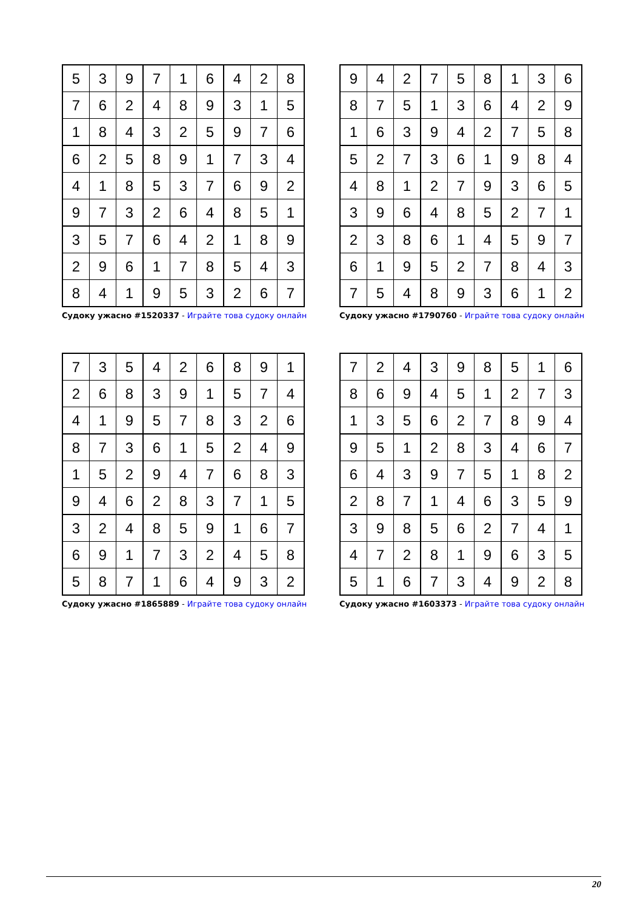| 5 | 3 | 9 | 7 | 1 | 6 | 4 | 2 | 8 |
| 7 | 6 | 2 | 4 | 8 | 9 | 3 | 1 | 5 |
| 1 | 8 | 4 | 3 | 2 | 5 | 9 | 7 | 6 |
| 6 | 2 | 5 | 8 | 9 | 1 | 7 | 3 | 4 |
| 4 | 1 | 8 | 5 | 3 | 7 | 6 | 9 | 2 |
| 9 | 7 | 3 | 2 | 6 | 4 | 8 | 5 | 1 |
| 3 | 5 | 7 | 6 | 4 | 2 | 1 | 8 | 9 |
| 2 | 9 | 6 | 1 | 7 | 8 | 5 | 4 | 3 |
| 8 | 4 | 1 | 9 | 5 | 3 | 2 | 6 | 7 |
Судоку ужасно #1520337 - Играйте това судоку онлайн
| 9 | 4 | 2 | 7 | 5 | 8 | 1 | 3 | 6 |
| 8 | 7 | 5 | 1 | 3 | 6 | 4 | 2 | 9 |
| 1 | 6 | 3 | 9 | 4 | 2 | 7 | 5 | 8 |
| 5 | 2 | 7 | 3 | 6 | 1 | 9 | 8 | 4 |
| 4 | 8 | 1 | 2 | 7 | 9 | 3 | 6 | 5 |
| 3 | 9 | 6 | 4 | 8 | 5 | 2 | 7 | 1 |
| 2 | 3 | 8 | 6 | 1 | 4 | 5 | 9 | 7 |
| 6 | 1 | 9 | 5 | 2 | 7 | 8 | 4 | 3 |
| 7 | 5 | 4 | 8 | 9 | 3 | 6 | 1 | 2 |
Судоку ужасно #1790760 - Играйте това судоку онлайн
| 7 | 3 | 5 | 4 | 2 | 6 | 8 | 9 | 1 |
| 2 | 6 | 8 | 3 | 9 | 1 | 5 | 7 | 4 |
| 4 | 1 | 9 | 5 | 7 | 8 | 3 | 2 | 6 |
| 8 | 7 | 3 | 6 | 1 | 5 | 2 | 4 | 9 |
| 1 | 5 | 2 | 9 | 4 | 7 | 6 | 8 | 3 |
| 9 | 4 | 6 | 2 | 8 | 3 | 7 | 1 | 5 |
| 3 | 2 | 4 | 8 | 5 | 9 | 1 | 6 | 7 |
| 6 | 9 | 1 | 7 | 3 | 2 | 4 | 5 | 8 |
| 5 | 8 | 7 | 1 | 6 | 4 | 9 | 3 | 2 |
Судоку ужасно #1865889 - Играйте това судоку онлайн
| 7 | 2 | 4 | 3 | 9 | 8 | 5 | 1 | 6 |
| 8 | 6 | 9 | 4 | 5 | 1 | 2 | 7 | 3 |
| 1 | 3 | 5 | 6 | 2 | 7 | 8 | 9 | 4 |
| 9 | 5 | 1 | 2 | 8 | 3 | 4 | 6 | 7 |
| 6 | 4 | 3 | 9 | 7 | 5 | 1 | 8 | 2 |
| 2 | 8 | 7 | 1 | 4 | 6 | 3 | 5 | 9 |
| 3 | 9 | 8 | 5 | 6 | 2 | 7 | 4 | 1 |
| 4 | 7 | 2 | 8 | 1 | 9 | 6 | 3 | 5 |
| 5 | 1 | 6 | 7 | 3 | 4 | 9 | 2 | 8 |
Судоку ужасно #1603373 - Играйте това судоку онлайн
20